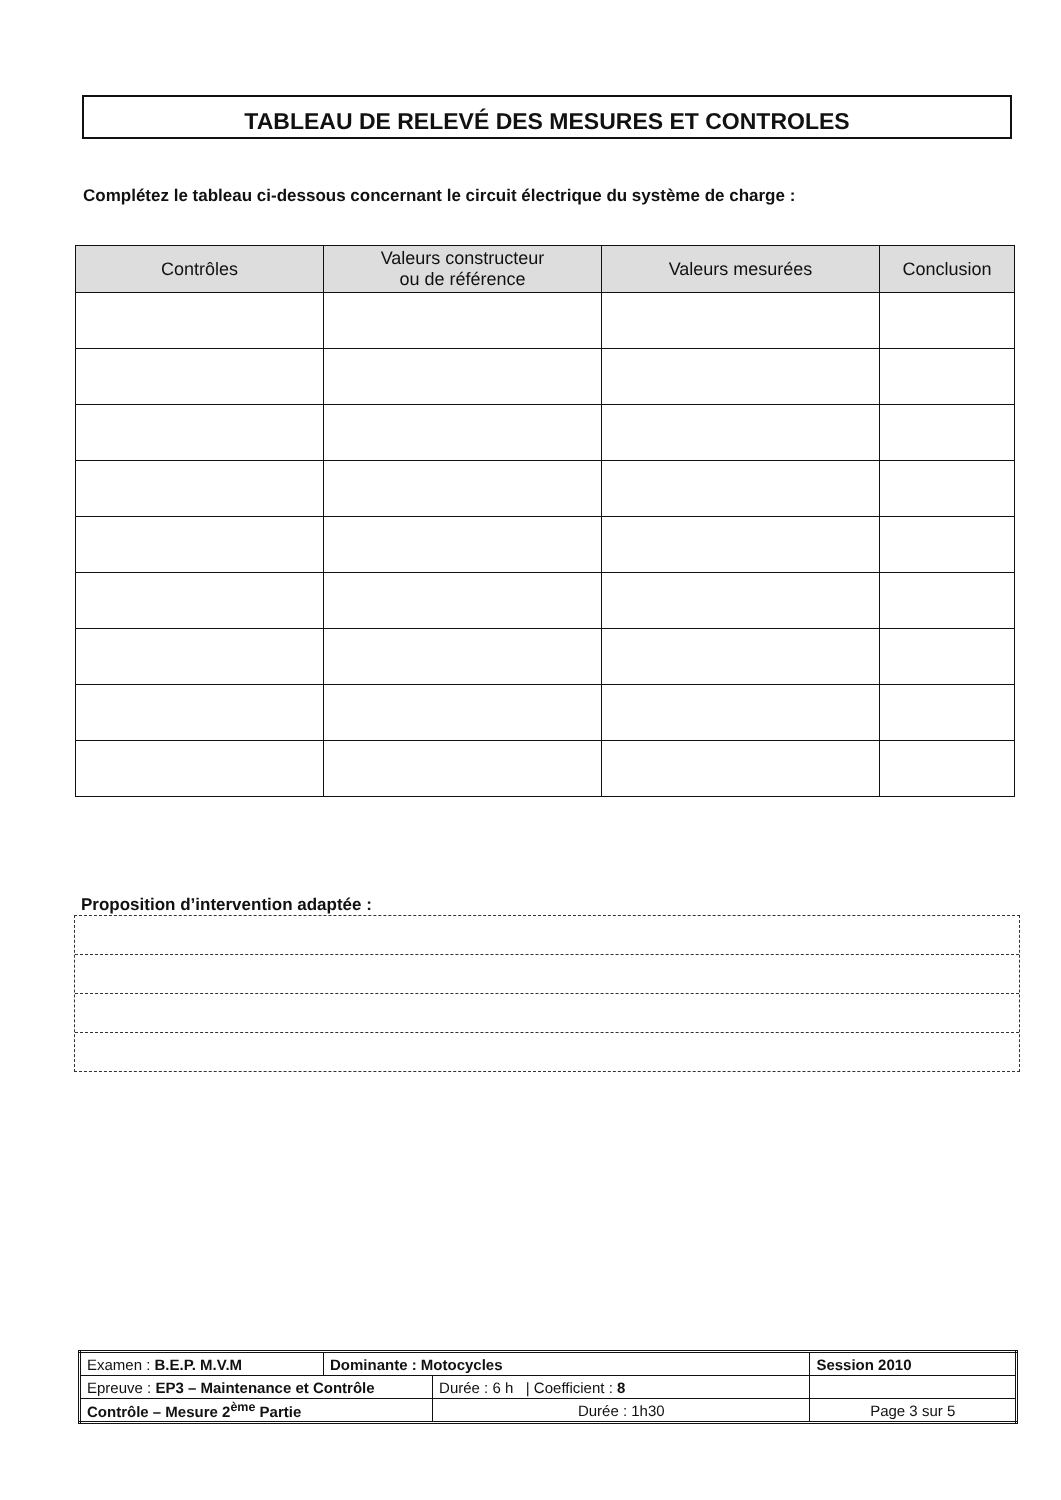TABLEAU DE RELEVÉ DES MESURES ET CONTROLES
Complétez le tableau ci-dessous concernant le circuit électrique du système de charge :
| Contrôles | Valeurs constructeur ou de référence | Valeurs mesurées | Conclusion |
| --- | --- | --- | --- |
Proposition d’intervention adaptée :
| Examen : B.E.P. M.V.M | Dominante : Motocycles | | Session 2010 |
| Epreuve : EP3 – Maintenance et Contrôle | | Durée : 6 h / Coefficient : 8 | |
| Contrôle – Mesure 2<sup>ème</sup> Partie | | Durée : 1h30 | Page 3 sur 5 |